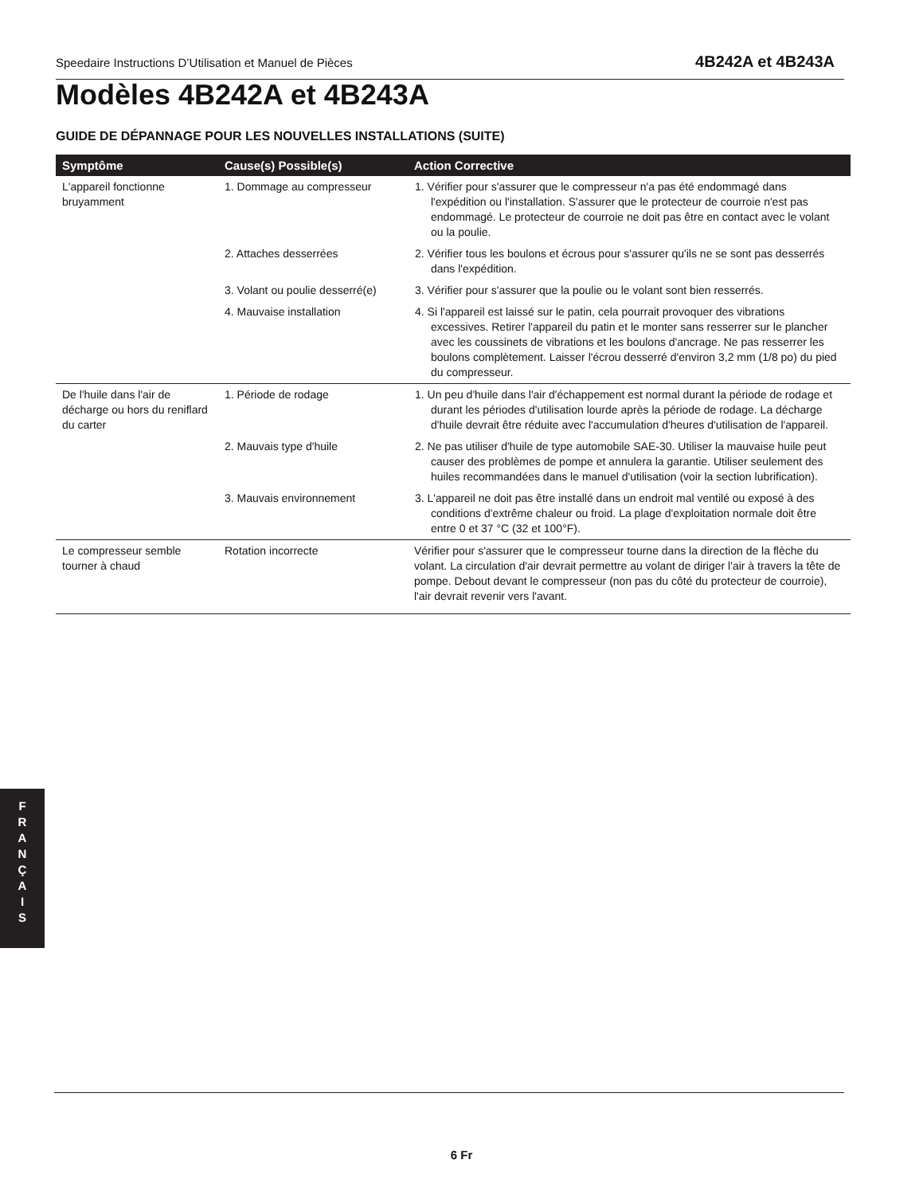Speedaire Instructions D’Utilisation et Manuel de Pièces 4B242A et 4B243A
Modèles 4B242A et 4B243A
GUIDE DE DÉPANNAGE POUR LES NOUVELLES INSTALLATIONS (SUITE)
| Symptôme | Cause(s) Possible(s) | Action Corrective |
| --- | --- | --- |
| L'appareil fonctionne bruyamment | 1. Dommage au compresseur | 1. Vérifier pour s'assurer que le compresseur n'a pas été endommagé dans l'expédition ou l'installation. S'assurer que le protecteur de courroie n'est pas endommagé. Le protecteur de courroie ne doit pas être en contact avec le volant ou la poulie. |
| | 2. Attaches desserrées | 2. Vérifier tous les boulons et écrous pour s'assurer qu'ils ne se sont pas desserrés dans l'expédition. |
| | 3. Volant ou poulie desserré(e) | 3. Vérifier pour s'assurer que la poulie ou le volant sont bien resserrés. |
| | 4. Mauvaise installation | 4. Si l'appareil est laissé sur le patin, cela pourrait provoquer des vibrations excessives. Retirer l'appareil du patin et le monter sans resserrer sur le plancher avec les coussinets de vibrations et les boulons d'ancrage. Ne pas resserrer les boulons complètement. Laisser l'écrou desserré d'environ 3,2 mm (1/8 po) du pied du compresseur. |
| De l'huile dans l'air de décharge ou hors du reniflard du carter | 1. Période de rodage | 1. Un peu d'huile dans l'air d'échappement est normal durant la période de rodage et durant les périodes d'utilisation lourde après la période de rodage. La décharge d'huile devrait être réduite avec l'accumulation d'heures d'utilisation de l'appareil. |
| | 2. Mauvais type d'huile | 2. Ne pas utiliser d'huile de type automobile SAE-30. Utiliser la mauvaise huile peut causer des problèmes de pompe et annulera la garantie. Utiliser seulement des huiles recommandées dans le manuel d'utilisation (voir la section lubrification). |
| | 3. Mauvais environnement | 3. L'appareil ne doit pas être installé dans un endroit mal ventilé ou exposé à des conditions d'extrême chaleur ou froid. La plage d'exploitation normale doit être entre 0 et 37 °C (32 et 100°F). |
| Le compresseur semble tourner à chaud | Rotation incorrecte | Vérifier pour s'assurer que le compresseur tourne dans la direction de la flèche du volant. La circulation d'air devrait permettre au volant de diriger l'air à travers la tête de pompe. Debout devant le compresseur (non pas du côté du protecteur de courroie), l'air devrait revenir vers l'avant. |
F
R
A
N
Ç
A
I
S
6 Fr